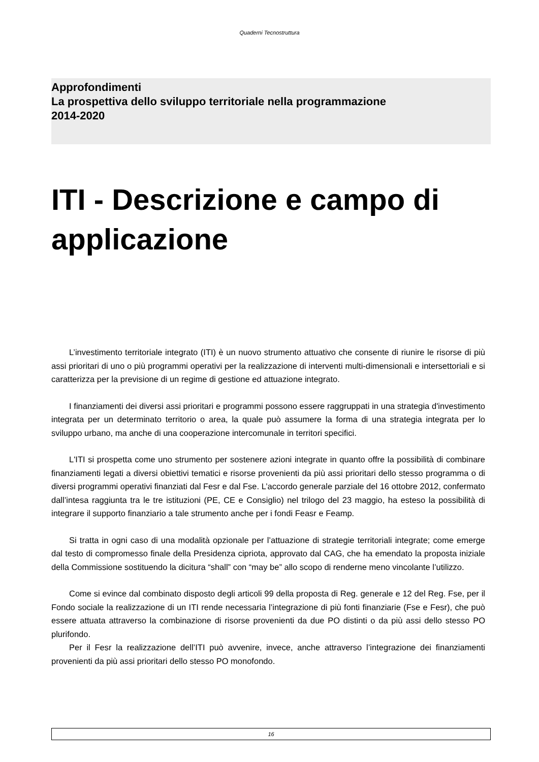Quaderni Tecnostruttura
Approfondimenti
La prospettiva dello sviluppo territoriale nella programmazione
2014-2020
ITI - Descrizione e campo di applicazione
L’investimento territoriale integrato (ITI) è un nuovo strumento attuativo che consente di riunire le risorse di più assi prioritari di uno o più programmi operativi per la realizzazione di interventi multi-dimensionali e intersettoriali e si caratterizza per la previsione di un regime di gestione ed attuazione integrato.
I finanziamenti dei diversi assi prioritari e programmi possono essere raggruppati in una strategia d'investimento integrata per un determinato territorio o area, la quale può assumere la forma di una strategia integrata per lo sviluppo urbano, ma anche di una cooperazione intercomunale in territori specifici.
L'ITI si prospetta come uno strumento per sostenere azioni integrate in quanto offre la possibilità di combinare finanziamenti legati a diversi obiettivi tematici e risorse provenienti da più assi prioritari dello stesso programma o di diversi programmi operativi finanziati dal Fesr e dal Fse. L’accordo generale parziale del 16 ottobre 2012, confermato dall’intesa raggiunta tra le tre istituzioni (PE, CE e Consiglio) nel trilogo del 23 maggio, ha esteso la possibilità di integrare il supporto finanziario a tale strumento anche per i fondi Feasr e Feamp.
Si tratta in ogni caso di una modalità opzionale per l’attuazione di strategie territoriali integrate; come emerge dal testo di compromesso finale della Presidenza cipriota, approvato dal CAG, che ha emendato la proposta iniziale della Commissione sostituendo la dicitura “shall” con “may be” allo scopo di renderne meno vincolante l’utilizzo.
Come si evince dal combinato disposto degli articoli 99 della proposta di Reg. generale e 12 del Reg. Fse, per il Fondo sociale la realizzazione di un ITI rende necessaria l’integrazione di più fonti finanziarie (Fse e Fesr), che può essere attuata attraverso la combinazione di risorse provenienti da due PO distinti o da più assi dello stesso PO plurifondo.
Per il Fesr la realizzazione dell’ITI può avvenire, invece, anche attraverso l’integrazione dei finanziamenti provenienti da più assi prioritari dello stesso PO monofondo.
16